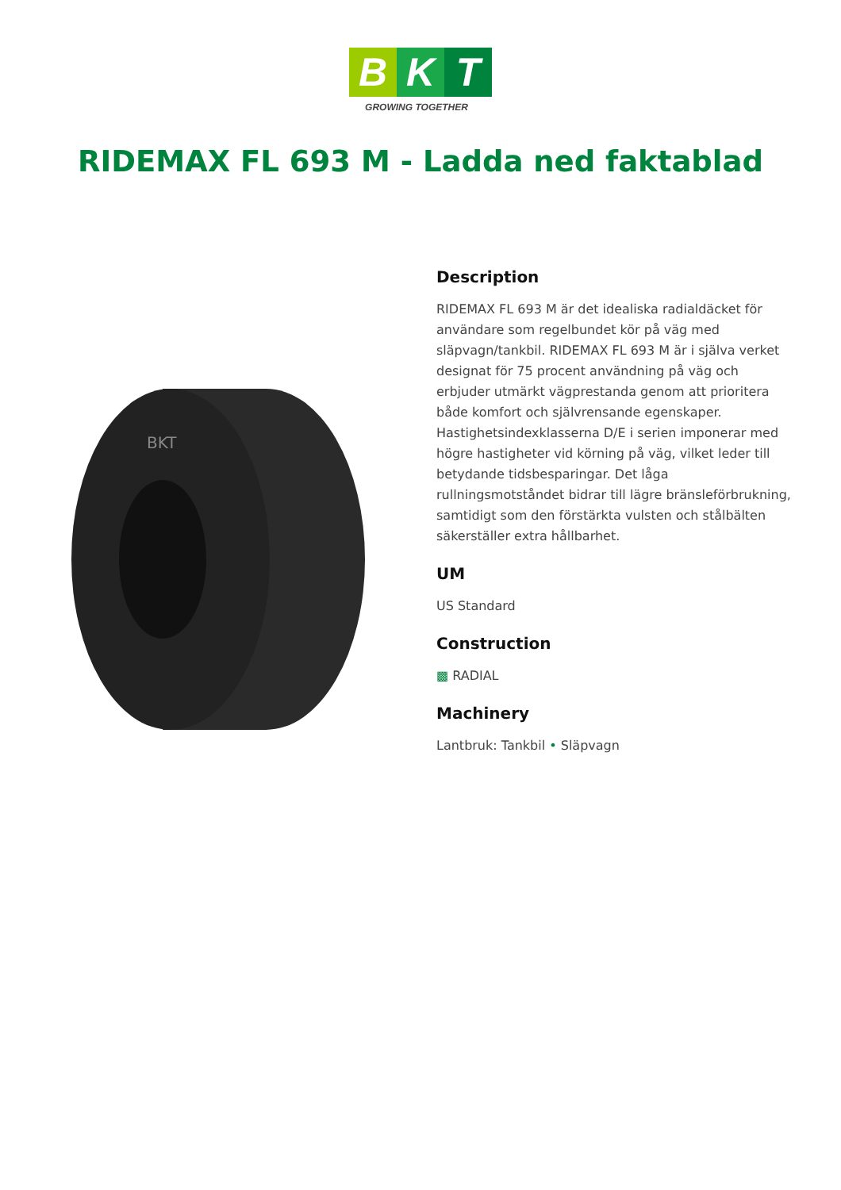B K T
GROWING TOGETHER
RIDEMAX FL 693 M - Ladda ned faktablad
BKT
Description
RIDEMAX FL 693 M är det idealiska radialdäcket för användare som regelbundet kör på väg med släpvagn/tankbil. RIDEMAX FL 693 M är i själva verket designat för 75 procent användning på väg och erbjuder utmärkt vägprestanda genom att prioritera både komfort och självrensande egenskaper. Hastighetsindexklasserna D/E i serien imponerar med högre hastigheter vid körning på väg, vilket leder till betydande tidsbesparingar. Det låga rullningsmotståndet bidrar till lägre bränsleförbrukning, samtidigt som den förstärkta vulsten och stålbälten säkerställer extra hållbarhet.
UM
US Standard
Construction
▩ RADIAL
Machinery
Lantbruk: Tankbil • Släpvagn